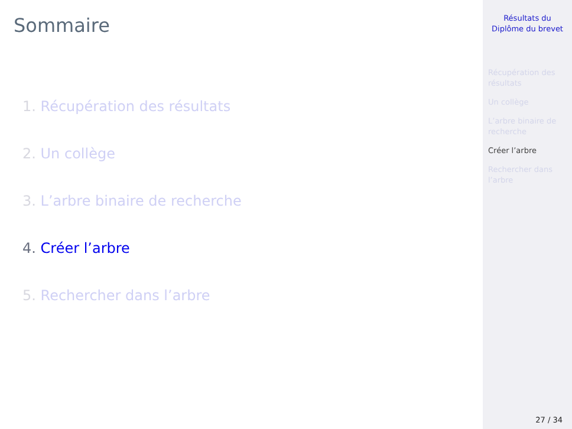Sommaire
1. Récupération des résultats
2. Un collège
3. L’arbre binaire de recherche
4. Créer l’arbre
5. Rechercher dans l’arbre
Résultats du
Diplôme du brevet
Récupération des
résultats
Un collège
L’arbre binaire de
recherche
Créer l’arbre
Rechercher dans
l’arbre
27 / 34